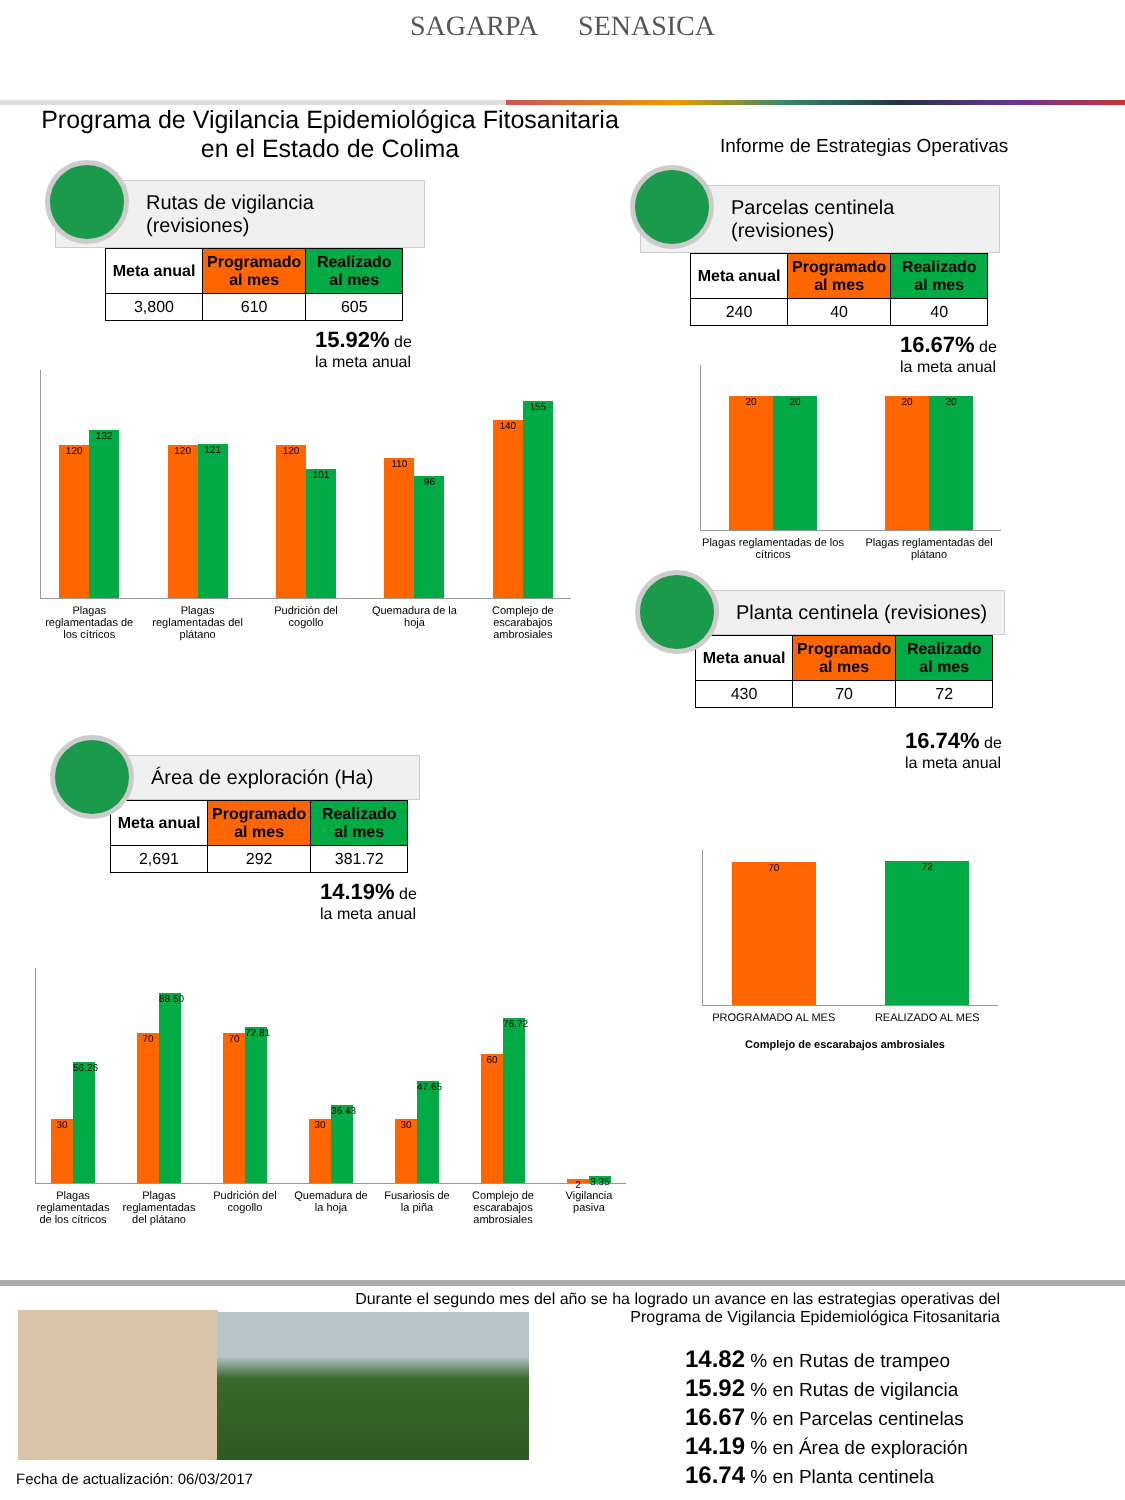SAGARPA SENASICA
Programa de Vigilancia Epidemiológica Fitosanitaria en el Estado de Colima
Informe de Estrategias Operativas
Rutas de vigilancia (revisiones)
| Meta anual | Programado al mes | Realizado al mes |
| --- | --- | --- |
| 3,800 | 610 | 605 |
15.92% de la meta anual
120
132
Plagas reglamentadas de los cítricos
120
121
Plagas reglamentadas del plátano
120
101
Pudrición del cogollo
110
96
Quemadura de la hoja
140
155
Complejo de escarabajos ambrosiales
Parcelas centinela (revisiones)
| Meta anual | Programado al mes | Realizado al mes |
| --- | --- | --- |
| 240 | 40 | 40 |
16.67% de la meta anual
20
20
Plagas reglamentadas de los cítricos
20
20
Plagas reglamentadas del plátano
Planta centinela (revisiones)
| Meta anual | Programado al mes | Realizado al mes |
| --- | --- | --- |
| 430 | 70 | 72 |
16.74% de la meta anual
70
PROGRAMADO AL MES
72
REALIZADO AL MES
Complejo de escarabajos ambrosiales
Área de exploración (Ha)
| Meta anual | Programado al mes | Realizado al mes |
| --- | --- | --- |
| 2,691 | 292 | 381.72 |
14.19% de la meta anual
30
56.26
Plagas reglamentadas de los cítricos
70
88.50
Plagas reglamentadas del plátano
70
72.81
Pudrición del cogollo
30
36.43
Quemadura de la hoja
30
47.65
Fusariosis de la piña
60
76.72
Complejo de escarabajos ambrosiales
2
3.35
Vigilancia pasiva
Durante el segundo mes del año se ha logrado un avance en las estrategias operativas del Programa de Vigilancia Epidemiológica Fitosanitaria
14.82 % en Rutas de trampeo
15.92 % en Rutas de vigilancia
16.67 % en Parcelas centinelas
14.19 % en Área de exploración
16.74 % en Planta centinela
Fecha de actualización: 06/03/2017